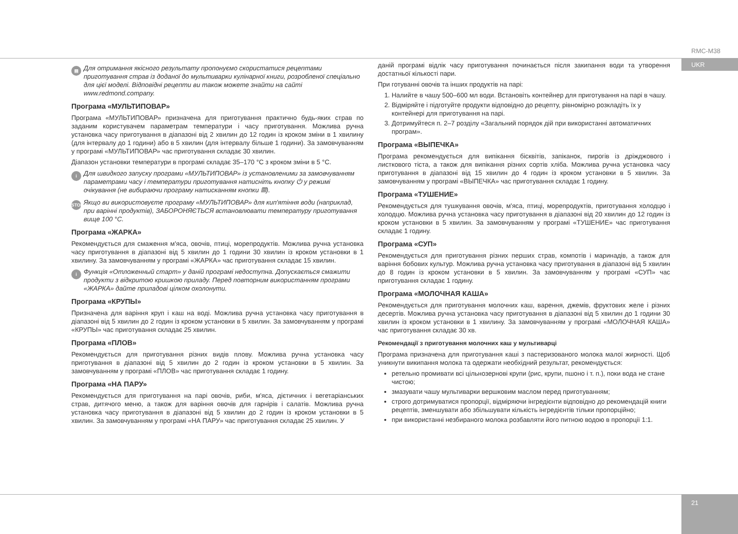RMC-M38
UKR
▤ Для отримання якісного результату пропонуємо скористатися рецептами приготування страв із доданої до мультиварки кулінарної книги, розробленої спеціально для цієї моделі. Відповідні рецепти ви також можете знайти на сайті www.redmond.company.
Програма «МУЛЬТИПОВАР»
Програма «МУЛЬТИПОВАР» призначена для приготування практично будь-яких страв по заданим користувачем параметрам температури і часу приготування. Можлива ручна установка часу приготування в діапазоні від 2 хвилин до 12 годин із кроком зміни в 1 хвилину (для інтервалу до 1 години) або в 5 хвилин (для інтервалу більше 1 години). За замовчуванням у програмі «МУЛЬТИПОВАР» час приготування складає 30 хвилин.
Діапазон установки температури в програмі складає 35–170 °С з кроком зміни в 5 °С.
i Для швидкого запуску програми «МУЛЬТИПОВАР» із установленими за замовчуванням параметрами часу і температури приготування натисніть кнопку ⏻ у режимі очікування (не вибираючи програму натисканням кнопки ▦).
STOP Якщо ви використовуєте програму «МУЛЬТИПОВАР» для кип'ятіння води (наприклад, при варінні продуктів), ЗАБОРОНЯЄТЬСЯ встановлювати температуру приготування вище 100 °С.
Програма «ЖАРКА»
Рекомендується для смаження м'яса, овочів, птиці, морепродуктів. Можлива ручна установка часу приготування в діапазоні від 5 хвилин до 1 години 30 хвилин із кроком установки в 1 хвилину. За замовчуванням у програмі «ЖАРКА» час приготування складає 15 хвилин.
i Функція «Отложенный старт» у даній програмі недоступна. Допускається смажити продукти з відкритою кришкою приладу. Перед повторним використанням програми «ЖАРКА» дайте приладові цілком охолонути.
Програма «КРУПЫ»
Призначена для варіння круп і каш на воді. Можлива ручна установка часу приготування в діапазоні від 5 хвилин до 2 годин із кроком установки в 5 хвилин. За замовчуванням у програмі «КРУПЫ» час приготування складає 25 хвилин.
Програма «ПЛОВ»
Рекомендується для приготування різних видів плову. Можлива ручна установка часу приготування в діапазоні від 5 хвилин до 2 годин із кроком установки в 5 хвилин. За замовчуванням у програмі «ПЛОВ» час приготування складає 1 годину.
Програма «НА ПАРУ»
Рекомендується для приготування на парі овочів, риби, м'яса, дієтичних і вегетаріанських страв, дитячого меню, а також для варіння овочів для гарнірів і салатів. Можлива ручна установка часу приготування в діапазоні від 5 хвилин до 2 годин із кроком установки в 5 хвилин. За замовчуванням у програмі «НА ПАРУ» час приготування складає 25 хвилин. У
даній програмі відлік часу приготування починається після закипання води та утворення достатньої кількості пари.
При готуванні овочів та інших продуктів на парі:
1. Налийте в чашу 500–600 мл води. Встановіть контейнер для приготування на парі в чашу.
2. Відміряйте і підготуйте продукти відповідно до рецепту, рівномірно розкладіть їх у контейнері для приготування на парі.
3. Дотримуйтеся п. 2–7 розділу «Загальний порядок дій при використанні автоматичних програм».
Програма «ВЫПЕЧКА»
Програма рекомендується для випікання бісквітів, запіканок, пирогів із дріжджового і листкового тіста, а також для випікання різних сортів хліба. Можлива ручна установка часу приготування в діапазоні від 15 хвилин до 4 годин із кроком установки в 5 хвилин. За замовчуванням у програмі «ВЫПЕЧКА» час приготування складає 1 годину.
Програма «ТУШЕНИЕ»
Рекомендується для тушкування овочів, м'яса, птиці, морепродуктів, приготування холодцю і холодцю. Можлива ручна установка часу приготування в діапазоні від 20 хвилин до 12 годин із кроком установки в 5 хвилин. За замовчуванням у програмі «ТУШЕНИЕ» час приготування складає 1 годину.
Програма «СУП»
Рекомендується для приготування різних перших страв, компотів і маринадів, а також для варіння бобових культур. Можлива ручна установка часу приготування в діапазоні від 5 хвилин до 8 годин із кроком установки в 5 хвилин. За замовчуванням у програмі «СУП» час приготування складає 1 годину.
Програма «МОЛОЧНАЯ КАША»
Рекомендується для приготування молочних каш, варення, джемів, фруктових желе і різних десертів. Можлива ручна установка часу приготування в діапазоні від 5 хвилин до 1 години 30 хвилин із кроком установки в 1 хвилину. За замовчуванням у програмі «МОЛОЧНАЯ КАША» час приготування складає 30 хв.
Рекомендації з приготування молочних каш у мультиварці
Програма призначена для приготування каші з пастеризованого молока малої жирності. Щоб уникнути википання молока та одержати необхідний результат, рекомендується:
ретельно промивати всі цільнозернові крупи (рис, крупи, пшоно і т. п.), поки вода не стане чистою;
змазувати чашу мультиварки вершковим маслом перед приготуванням;
строго дотримуватися пропорції, відміряючи інгредієнти відповідно до рекомендацій книги рецептів, зменшувати або збільшувати кількість інгредієнтів тільки пропорційно;
при використанні незбираного молока розбавляти його питною водою в пропорції 1:1.
21